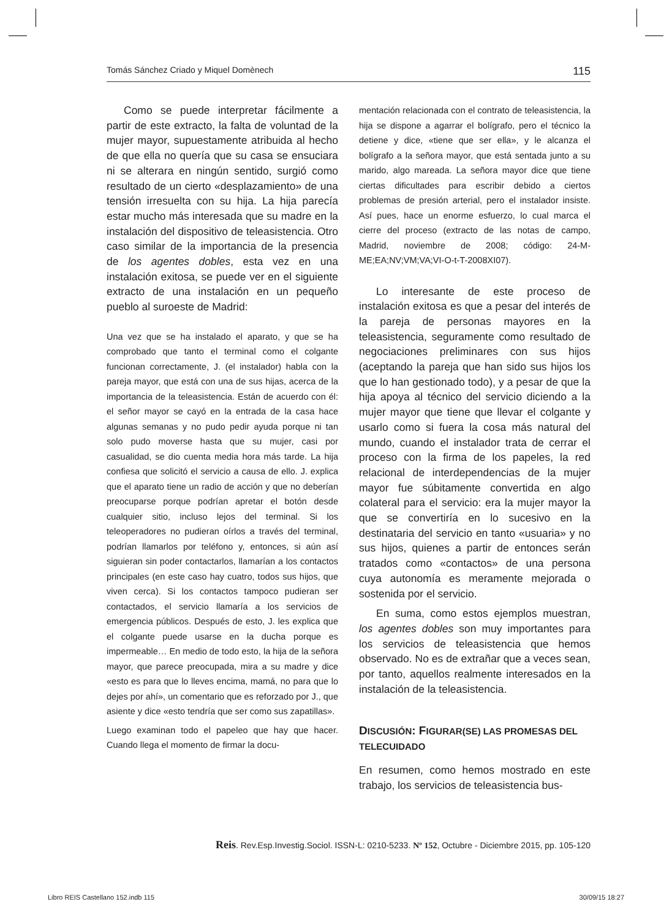Tomás Sánchez Criado y Miquel Domènech 115
Como se puede interpretar fácilmente a partir de este extracto, la falta de voluntad de la mujer mayor, supuestamente atribuida al hecho de que ella no quería que su casa se ensuciara ni se alterara en ningún sentido, surgió como resultado de un cierto «desplazamiento» de una tensión irresuelta con su hija. La hija parecía estar mucho más interesada que su madre en la instalación del dispositivo de teleasistencia. Otro caso similar de la importancia de la presencia de los agentes dobles, esta vez en una instalación exitosa, se puede ver en el siguiente extracto de una instalación en un pequeño pueblo al suroeste de Madrid:
Una vez que se ha instalado el aparato, y que se ha comprobado que tanto el terminal como el colgante funcionan correctamente, J. (el instalador) habla con la pareja mayor, que está con una de sus hijas, acerca de la importancia de la teleasistencia. Están de acuerdo con él: el señor mayor se cayó en la entrada de la casa hace algunas semanas y no pudo pedir ayuda porque ni tan solo pudo moverse hasta que su mujer, casi por casualidad, se dio cuenta media hora más tarde. La hija confiesa que solicitó el servicio a causa de ello. J. explica que el aparato tiene un radio de acción y que no deberían preocuparse porque podrían apretar el botón desde cualquier sitio, incluso lejos del terminal. Si los teleoperadores no pudieran oírlos a través del terminal, podrían llamarlos por teléfono y, entonces, si aún así siguieran sin poder contactarlos, llamarían a los contactos principales (en este caso hay cuatro, todos sus hijos, que viven cerca). Si los contactos tampoco pudieran ser contactados, el servicio llamaría a los servicios de emergencia públicos. Después de esto, J. les explica que el colgante puede usarse en la ducha porque es impermeable… En medio de todo esto, la hija de la señora mayor, que parece preocupada, mira a su madre y dice «esto es para que lo lleves encima, mamá, no para que lo dejes por ahí», un comentario que es reforzado por J., que asiente y dice «esto tendría que ser como sus zapatillas».
Luego examinan todo el papeleo que hay que hacer. Cuando llega el momento de firmar la docu-
mentación relacionada con el contrato de teleasistencia, la hija se dispone a agarrar el bolígrafo, pero el técnico la detiene y dice, «tiene que ser ella», y le alcanza el bolígrafo a la señora mayor, que está sentada junto a su marido, algo mareada. La señora mayor dice que tiene ciertas dificultades para escribir debido a ciertos problemas de presión arterial, pero el instalador insiste. Así pues, hace un enorme esfuerzo, lo cual marca el cierre del proceso (extracto de las notas de campo, Madrid, noviembre de 2008; código: 24-M-ME;EA;NV;VM;VA;VI-O-t-T-2008XI07).
Lo interesante de este proceso de instalación exitosa es que a pesar del interés de la pareja de personas mayores en la teleasistencia, seguramente como resultado de negociaciones preliminares con sus hijos (aceptando la pareja que han sido sus hijos los que lo han gestionado todo), y a pesar de que la hija apoya al técnico del servicio diciendo a la mujer mayor que tiene que llevar el colgante y usarlo como si fuera la cosa más natural del mundo, cuando el instalador trata de cerrar el proceso con la firma de los papeles, la red relacional de interdependencias de la mujer mayor fue súbitamente convertida en algo colateral para el servicio: era la mujer mayor la que se convertiría en lo sucesivo en la destinataria del servicio en tanto «usuaria» y no sus hijos, quienes a partir de entonces serán tratados como «contactos» de una persona cuya autonomía es meramente mejorada o sostenida por el servicio.
En suma, como estos ejemplos muestran, los agentes dobles son muy importantes para los servicios de teleasistencia que hemos observado. No es de extrañar que a veces sean, por tanto, aquellos realmente interesados en la instalación de la teleasistencia.
DISCUSIÓN: FIGURAR(SE) LAS PROMESAS DEL TELECUIDADO
En resumen, como hemos mostrado en este trabajo, los servicios de teleasistencia bus-
Reis. Rev.Esp.Investig.Sociol. ISSN-L: 0210-5233. Nº 152, Octubre - Diciembre 2015, pp. 105-120
Libro REIS Castellano 152.indb 115
30/09/15 18:27